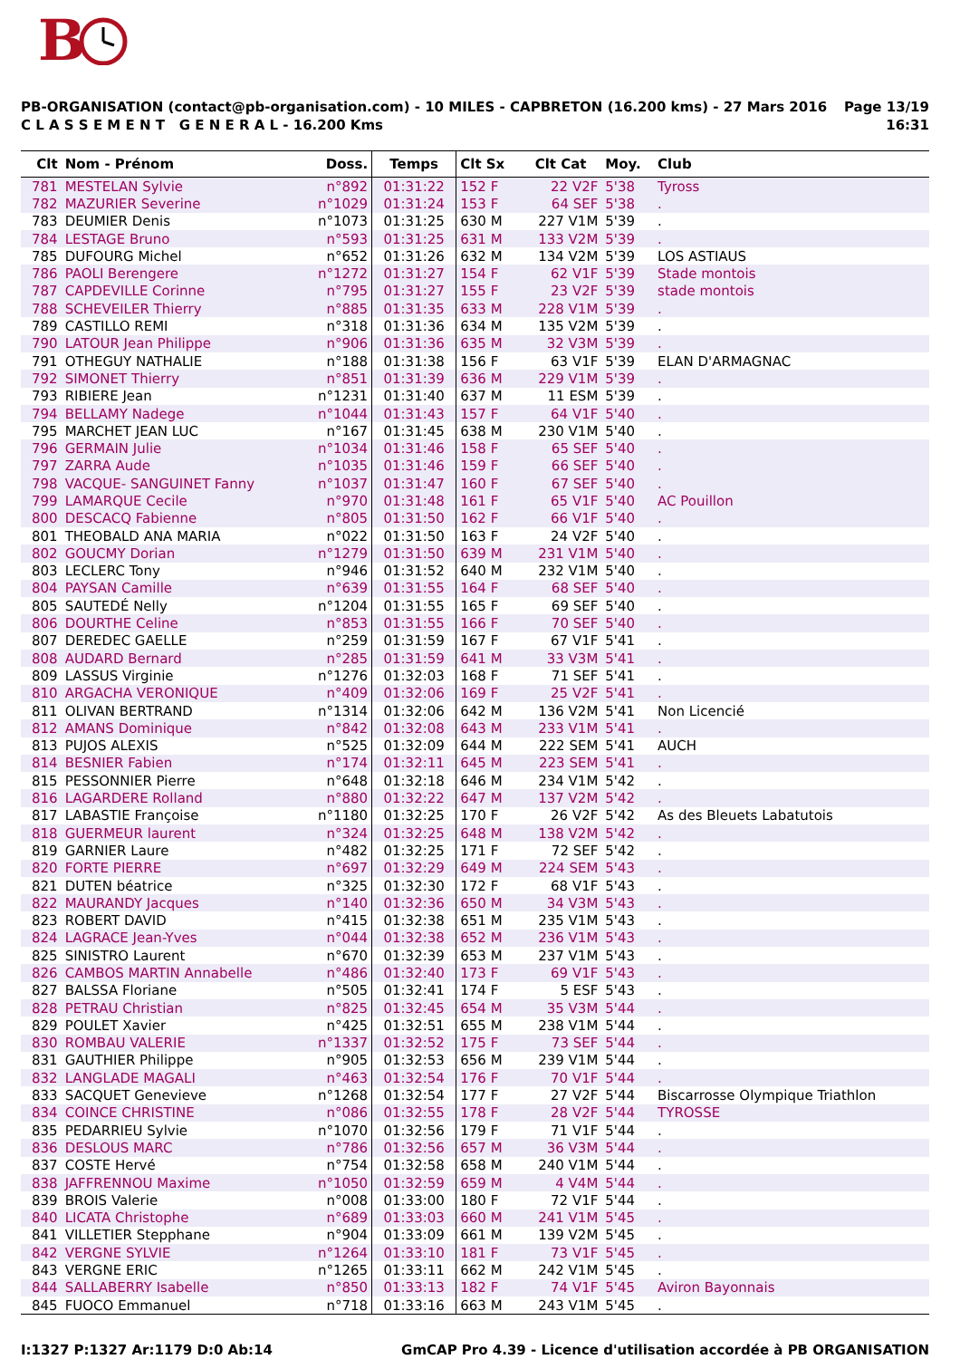B
PB-ORGANISATION (contact@pb-organisation.com) - 10 MILES - CAPBRETON (16.200 kms) - 27 Mars 2016
C L A S S E M E N T G E N E R A L - 16.200 Kms
Page 13/19
16:31
| Clt | Nom - Prénom | Doss. | Temps | Clt Sx | Clt Cat | Moy. | Club |
| --- | --- | --- | --- | --- | --- | --- | --- |
| 781 | MESTELAN Sylvie | n°892 | 01:31:22 | 152 F | 22 V2F | 5'38 | Tyross |
| 782 | MAZURIER Severine | n°1029 | 01:31:24 | 153 F | 64 SEF | 5'38 | . |
| 783 | DEUMIER Denis | n°1073 | 01:31:25 | 630 M | 227 V1M | 5'39 | . |
| 784 | LESTAGE Bruno | n°593 | 01:31:25 | 631 M | 133 V2M | 5'39 | . |
| 785 | DUFOURG Michel | n°652 | 01:31:26 | 632 M | 134 V2M | 5'39 | LOS ASTIAUS |
| 786 | PAOLI Berengere | n°1272 | 01:31:27 | 154 F | 62 V1F | 5'39 | Stade montois |
| 787 | CAPDEVILLE Corinne | n°795 | 01:31:27 | 155 F | 23 V2F | 5'39 | stade montois |
| 788 | SCHEVEILER Thierry | n°885 | 01:31:35 | 633 M | 228 V1M | 5'39 | . |
| 789 | CASTILLO REMI | n°318 | 01:31:36 | 634 M | 135 V2M | 5'39 | . |
| 790 | LATOUR Jean Philippe | n°906 | 01:31:36 | 635 M | 32 V3M | 5'39 | . |
| 791 | OTHEGUY NATHALIE | n°188 | 01:31:38 | 156 F | 63 V1F | 5'39 | ELAN D'ARMAGNAC |
| 792 | SIMONET Thierry | n°851 | 01:31:39 | 636 M | 229 V1M | 5'39 | . |
| 793 | RIBIERE Jean | n°1231 | 01:31:40 | 637 M | 11 ESM | 5'39 | . |
| 794 | BELLAMY Nadege | n°1044 | 01:31:43 | 157 F | 64 V1F | 5'40 | . |
| 795 | MARCHET JEAN LUC | n°167 | 01:31:45 | 638 M | 230 V1M | 5'40 | . |
| 796 | GERMAIN Julie | n°1034 | 01:31:46 | 158 F | 65 SEF | 5'40 | . |
| 797 | ZARRA Aude | n°1035 | 01:31:46 | 159 F | 66 SEF | 5'40 | . |
| 798 | VACQUE- SANGUINET Fanny | n°1037 | 01:31:47 | 160 F | 67 SEF | 5'40 | . |
| 799 | LAMARQUE Cecile | n°970 | 01:31:48 | 161 F | 65 V1F | 5'40 | AC Pouillon |
| 800 | DESCACQ Fabienne | n°805 | 01:31:50 | 162 F | 66 V1F | 5'40 | . |
| 801 | THEOBALD ANA MARIA | n°022 | 01:31:50 | 163 F | 24 V2F | 5'40 | . |
| 802 | GOUCMY Dorian | n°1279 | 01:31:50 | 639 M | 231 V1M | 5'40 | . |
| 803 | LECLERC Tony | n°946 | 01:31:52 | 640 M | 232 V1M | 5'40 | . |
| 804 | PAYSAN Camille | n°639 | 01:31:55 | 164 F | 68 SEF | 5'40 | . |
| 805 | SAUTEDÉ Nelly | n°1204 | 01:31:55 | 165 F | 69 SEF | 5'40 | . |
| 806 | DOURTHE Celine | n°853 | 01:31:55 | 166 F | 70 SEF | 5'40 | . |
| 807 | DEREDEC GAELLE | n°259 | 01:31:59 | 167 F | 67 V1F | 5'41 | . |
| 808 | AUDARD Bernard | n°285 | 01:31:59 | 641 M | 33 V3M | 5'41 | . |
| 809 | LASSUS Virginie | n°1276 | 01:32:03 | 168 F | 71 SEF | 5'41 | . |
| 810 | ARGACHA VERONIQUE | n°409 | 01:32:06 | 169 F | 25 V2F | 5'41 | . |
| 811 | OLIVAN BERTRAND | n°1314 | 01:32:06 | 642 M | 136 V2M | 5'41 | Non Licencié |
| 812 | AMANS Dominique | n°842 | 01:32:08 | 643 M | 233 V1M | 5'41 | . |
| 813 | PUJOS ALEXIS | n°525 | 01:32:09 | 644 M | 222 SEM | 5'41 | AUCH |
| 814 | BESNIER Fabien | n°174 | 01:32:11 | 645 M | 223 SEM | 5'41 | . |
| 815 | PESSONNIER Pierre | n°648 | 01:32:18 | 646 M | 234 V1M | 5'42 | . |
| 816 | LAGARDERE Rolland | n°880 | 01:32:22 | 647 M | 137 V2M | 5'42 | . |
| 817 | LABASTIE Françoise | n°1180 | 01:32:25 | 170 F | 26 V2F | 5'42 | As des Bleuets Labatutois |
| 818 | GUERMEUR laurent | n°324 | 01:32:25 | 648 M | 138 V2M | 5'42 | . |
| 819 | GARNIER Laure | n°482 | 01:32:25 | 171 F | 72 SEF | 5'42 | . |
| 820 | FORTE PIERRE | n°697 | 01:32:29 | 649 M | 224 SEM | 5'43 | . |
| 821 | DUTEN béatrice | n°325 | 01:32:30 | 172 F | 68 V1F | 5'43 | . |
| 822 | MAURANDY Jacques | n°140 | 01:32:36 | 650 M | 34 V3M | 5'43 | . |
| 823 | ROBERT DAVID | n°415 | 01:32:38 | 651 M | 235 V1M | 5'43 | . |
| 824 | LAGRACE Jean-Yves | n°044 | 01:32:38 | 652 M | 236 V1M | 5'43 | . |
| 825 | SINISTRO Laurent | n°670 | 01:32:39 | 653 M | 237 V1M | 5'43 | . |
| 826 | CAMBOS MARTIN Annabelle | n°486 | 01:32:40 | 173 F | 69 V1F | 5'43 | . |
| 827 | BALSSA Floriane | n°505 | 01:32:41 | 174 F | 5 ESF | 5'43 | . |
| 828 | PETRAU Christian | n°825 | 01:32:45 | 654 M | 35 V3M | 5'44 | . |
| 829 | POULET Xavier | n°425 | 01:32:51 | 655 M | 238 V1M | 5'44 | . |
| 830 | ROMBAU VALERIE | n°1337 | 01:32:52 | 175 F | 73 SEF | 5'44 | . |
| 831 | GAUTHIER Philippe | n°905 | 01:32:53 | 656 M | 239 V1M | 5'44 | . |
| 832 | LANGLADE MAGALI | n°463 | 01:32:54 | 176 F | 70 V1F | 5'44 | . |
| 833 | SACQUET Genevieve | n°1268 | 01:32:54 | 177 F | 27 V2F | 5'44 | Biscarrosse Olympique Triathlon |
| 834 | COINCE CHRISTINE | n°086 | 01:32:55 | 178 F | 28 V2F | 5'44 | TYROSSE |
| 835 | PEDARRIEU Sylvie | n°1070 | 01:32:56 | 179 F | 71 V1F | 5'44 | . |
| 836 | DESLOUS MARC | n°786 | 01:32:56 | 657 M | 36 V3M | 5'44 | . |
| 837 | COSTE Hervé | n°754 | 01:32:58 | 658 M | 240 V1M | 5'44 | . |
| 838 | JAFFRENNOU Maxime | n°1050 | 01:32:59 | 659 M | 4 V4M | 5'44 | . |
| 839 | BROIS Valerie | n°008 | 01:33:00 | 180 F | 72 V1F | 5'44 | . |
| 840 | LICATA Christophe | n°689 | 01:33:03 | 660 M | 241 V1M | 5'45 | . |
| 841 | VILLETIER Stepphane | n°904 | 01:33:09 | 661 M | 139 V2M | 5'45 | . |
| 842 | VERGNE SYLVIE | n°1264 | 01:33:10 | 181 F | 73 V1F | 5'45 | . |
| 843 | VERGNE ERIC | n°1265 | 01:33:11 | 662 M | 242 V1M | 5'45 | . |
| 844 | SALLABERRY Isabelle | n°850 | 01:33:13 | 182 F | 74 V1F | 5'45 | Aviron Bayonnais |
| 845 | FUOCO Emmanuel | n°718 | 01:33:16 | 663 M | 243 V1M | 5'45 | . |
I:1327 P:1327 Ar:1179 D:0 Ab:14
GmCAP Pro 4.39 - Licence d'utilisation accordée à PB ORGANISATION